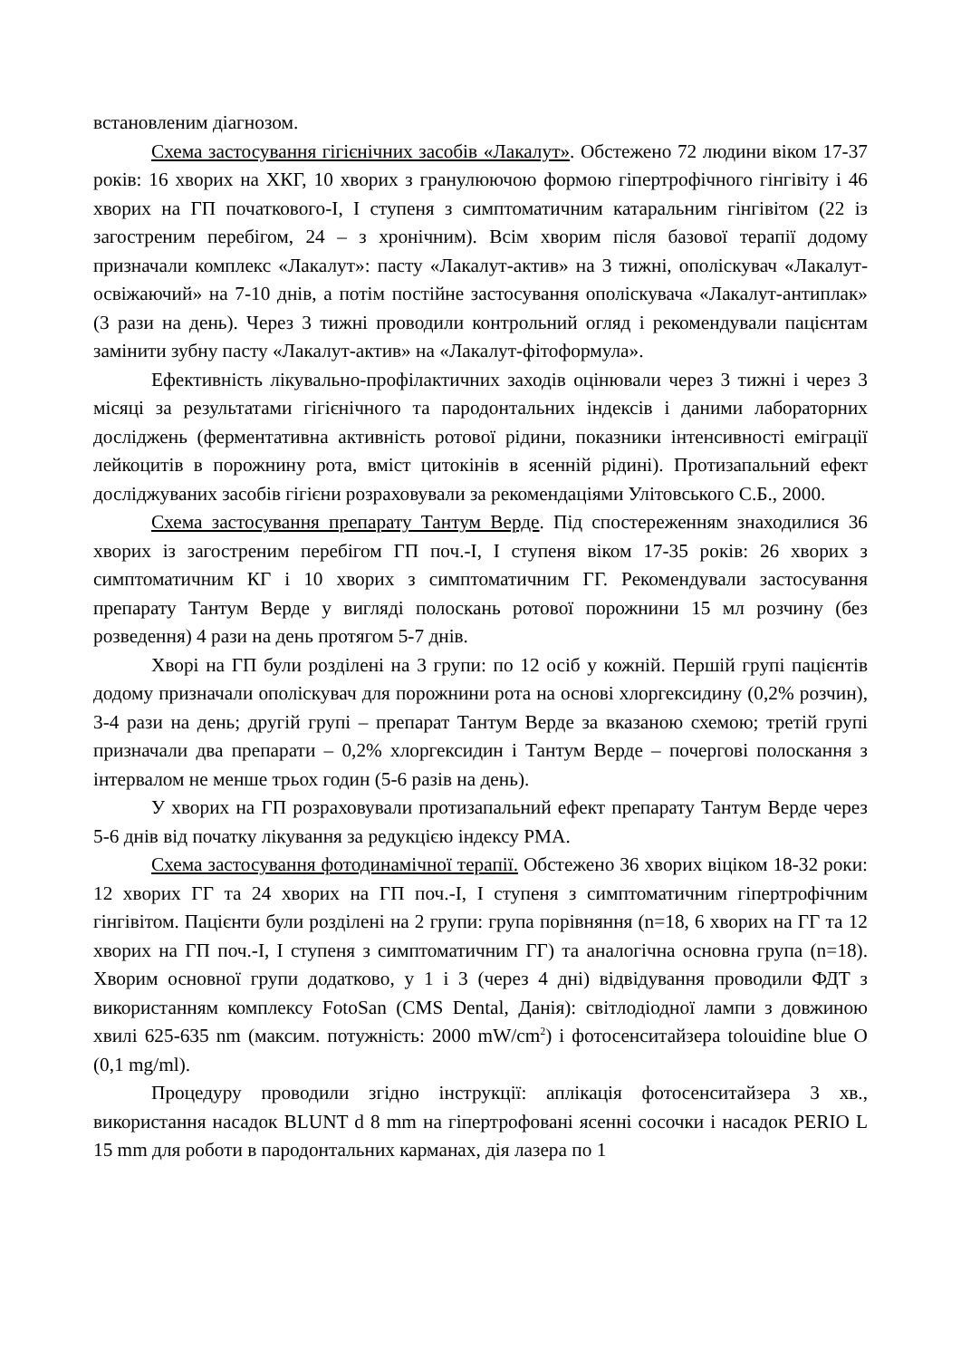встановленим діагнозом.
Схема застосування гігієнічних засобів «Лакалут». Обстежено 72 людини віком 17-37 років: 16 хворих на ХКГ, 10 хворих з гранулюючою формою гіпертрофічного гінгівіту і 46 хворих на ГП початкового-І, І ступеня з симптоматичним катаральним гінгівітом (22 із загостреним перебігом, 24 – з хронічним). Всім хворим після базової терапії додому призначали комплекс «Лакалут»: пасту «Лакалут-актив» на 3 тижні, ополіскувач «Лакалут-освіжаючий» на 7-10 днів, а потім постійне застосування ополіскувача «Лакалут-антиплак» (3 рази на день). Через 3 тижні проводили контрольний огляд і рекомендували пацієнтам замінити зубну пасту «Лакалут-актив» на «Лакалут-фітоформула».
Ефективність лікувально-профілактичних заходів оцінювали через 3 тижні і через 3 місяці за результатами гігієнічного та пародонтальних індексів і даними лабораторних досліджень (ферментативна активність ротової рідини, показники інтенсивності еміграції лейкоцитів в порожнину рота, вміст цитокінів в ясенній рідині). Протизапальний ефект досліджуваних засобів гігієни розраховували за рекомендаціями Улітовського С.Б., 2000.
Схема застосування препарату Тантум Верде. Під спостереженням знаходилися 36 хворих із загостреним перебігом ГП поч.-І, І ступеня віком 17-35 років: 26 хворих з симптоматичним КГ і 10 хворих з симптоматичним ГГ. Рекомендували застосування препарату Тантум Верде у вигляді полоскань ротової порожнини 15 мл розчину (без розведення) 4 рази на день протягом 5-7 днів.
Хворі на ГП були розділені на 3 групи: по 12 осіб у кожній. Першій групі пацієнтів додому призначали ополіскувач для порожнини рота на основі хлоргексидину (0,2% розчин), 3-4 рази на день; другій групі – препарат Тантум Верде за вказаною схемою; третій групі призначали два препарати – 0,2% хлоргексидин і Тантум Верде – почергові полоскання з інтервалом не менше трьох годин (5-6 разів на день).
У хворих на ГП розраховували протизапальний ефект препарату Тантум Верде через 5-6 днів від початку лікування за редукцією індексу РМА.
Схема застосування фотодинамічної терапії. Обстежено 36 хворих віціком 18-32 роки: 12 хворих ГГ та 24 хворих на ГП поч.-І, І ступеня з симптоматичним гіпертрофічним гінгівітом. Пацієнти були розділені на 2 групи: група порівняння (n=18, 6 хворих на ГГ та 12 хворих на ГП поч.-І, І ступеня з симптоматичним ГГ) та аналогічна основна група (n=18). Хворим основної групи додатково, у 1 і 3 (через 4 дні) відвідування проводили ФДТ з використанням комплексу FotoSan (CMS Dental, Данія): світлодіодної лампи з довжиною хвилі 625-635 nm (максим. потужність: 2000 mW/cm<sup>2</sup>) і фотосенситайзера tolouidine blue O (0,1 mg/ml).
Процедуру проводили згідно інструкції: аплікація фотосенситайзера 3 хв., використання насадок BLUNT d 8 mm на гіпертрофовані ясенні сосочки і насадок PERIO L 15 mm для роботи в пародонтальних карманах, дія лазера по 1